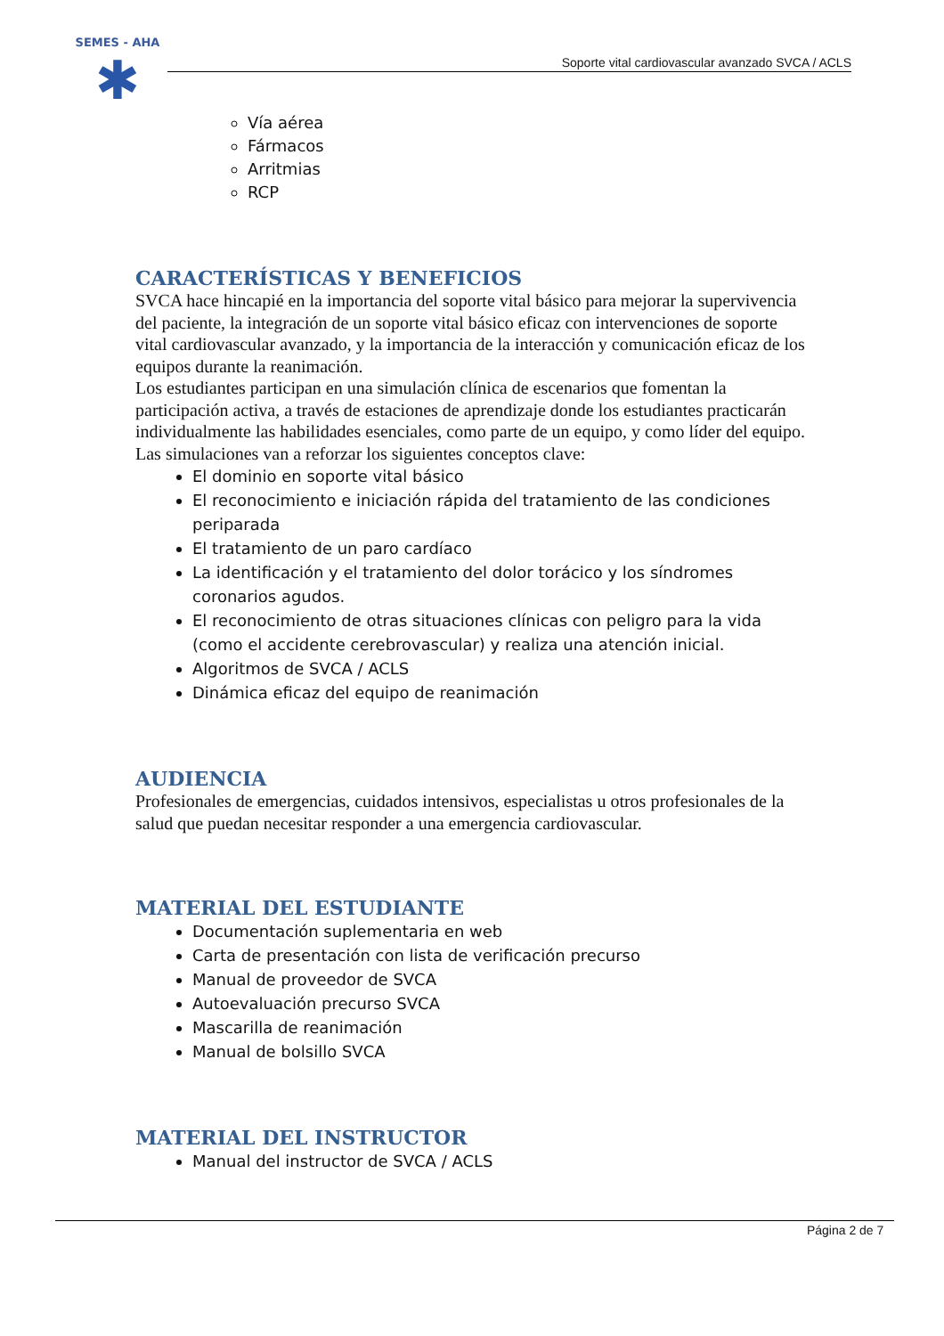SEMES - AHA
✱
Soporte vital cardiovascular avanzado SVCA / ACLS
Vía aérea
Fármacos
Arritmias
RCP
CARACTERÍSTICAS Y BENEFICIOS
SVCA hace hincapié en la importancia del soporte vital básico para mejorar la supervivencia del paciente, la integración de un soporte vital básico eficaz con intervenciones de soporte vital cardiovascular avanzado, y la importancia de la interacción y comunicación eficaz de los equipos durante la reanimación.
Los estudiantes participan en una simulación clínica de escenarios que fomentan la participación activa, a través de estaciones de aprendizaje donde los estudiantes practicarán individualmente las habilidades esenciales, como parte de un equipo, y como líder del equipo.
Las simulaciones van a reforzar los siguientes conceptos clave:
El dominio en soporte vital básico
El reconocimiento e iniciación rápida del tratamiento de las condiciones periparada
El tratamiento de un paro cardíaco
La identificación y el tratamiento del dolor torácico y los síndromes coronarios agudos.
El reconocimiento de otras situaciones clínicas con peligro para la vida (como el accidente cerebrovascular) y realiza una atención inicial.
Algoritmos de SVCA / ACLS
Dinámica eficaz del equipo de reanimación
AUDIENCIA
Profesionales de emergencias, cuidados intensivos, especialistas u otros profesionales de la salud que puedan necesitar responder a una emergencia cardiovascular.
MATERIAL DEL ESTUDIANTE
Documentación suplementaria en web
Carta de presentación con lista de verificación precurso
Manual de proveedor de SVCA
Autoevaluación precurso SVCA
Mascarilla de reanimación
Manual de bolsillo SVCA
MATERIAL DEL INSTRUCTOR
Manual del instructor de SVCA / ACLS
Página 2 de 7